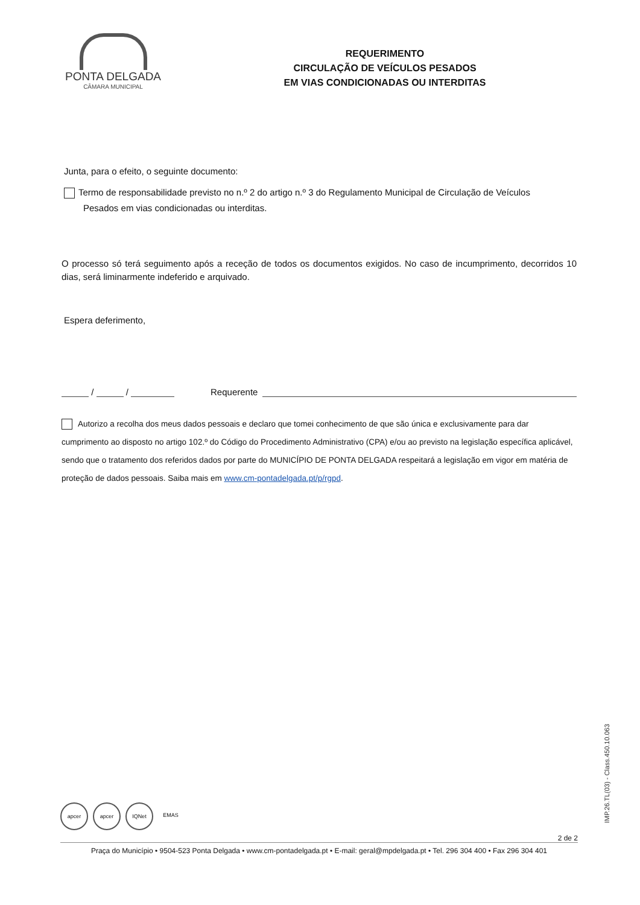PONTA DELGADA
CÂMARA MUNICIPAL
REQUERIMENTO
CIRCULAÇÃO DE VEÍCULOS PESADOS
EM VIAS CONDICIONADAS OU INTERDITAS
Junta, para o efeito, o seguinte documento:
Termo de responsabilidade previsto no n.º 2 do artigo n.º 3 do Regulamento Municipal de Circulação de Veículos
Pesados em vias condicionadas ou interditas.
O processo só terá seguimento após a receção de todos os documentos exigidos. No caso de incumprimento, decorridos 10 dias, será liminarmente indeferido e arquivado.
Espera deferimento,
/ / Requerente
Autorizo a recolha dos meus dados pessoais e declaro que tomei conhecimento de que são única e exclusivamente para dar cumprimento ao disposto no artigo 102.º do Código do Procedimento Administrativo (CPA) e/ou ao previsto na legislação específica aplicável, sendo que o tratamento dos referidos dados por parte do MUNICÍPIO DE PONTA DELGADA respeitará a legislação em vigor em matéria de proteção de dados pessoais. Saiba mais em www.cm-pontadelgada.pt/p/rgpd.
apcer apcer IQNet EMAS
2 de 2
Praça do Município • 9504-523 Ponta Delgada • www.cm-pontadelgada.pt • E-mail: geral@mpdelgada.pt • Tel. 296 304 400 • Fax 296 304 401
IMP.26.TL(03) - Class.450.10.063